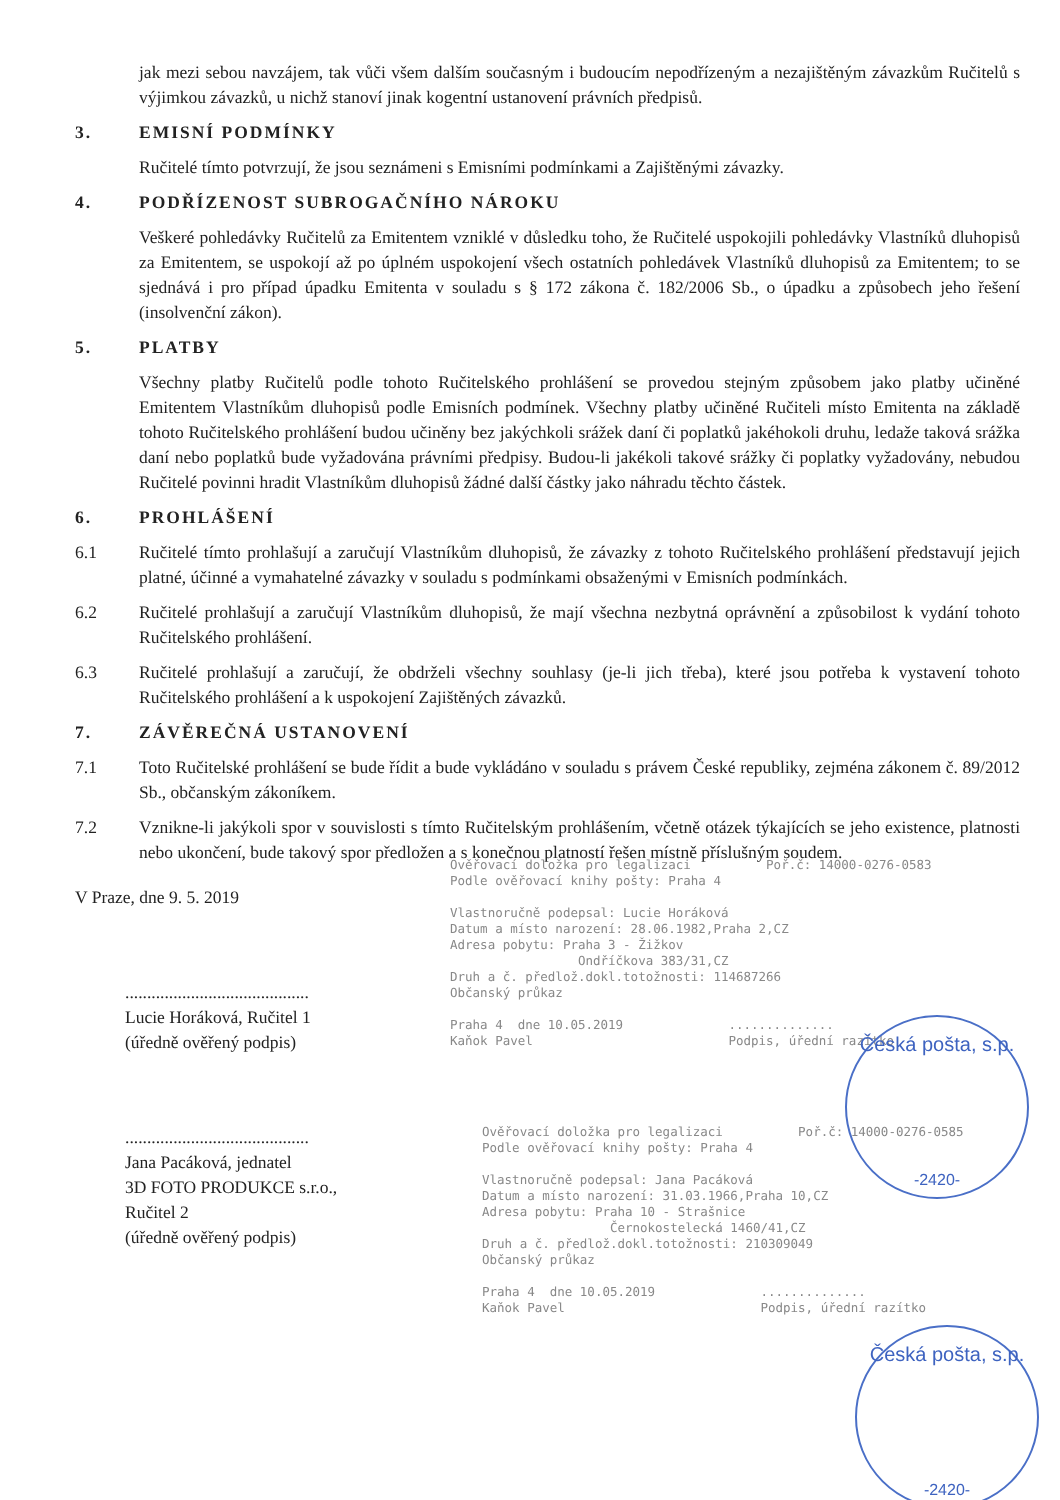jak mezi sebou navzájem, tak vůči všem dalším současným i budoucím nepodřízeným a nezajištěným závazkům Ručitelů s výjimkou závazků, u nichž stanoví jinak kogentní ustanovení právních předpisů.
3. EMISNÍ PODMÍNKY
Ručitelé tímto potvrzují, že jsou seznámeni s Emisními podmínkami a Zajištěnými závazky.
4. PODŘÍZENOST SUBROGAČNÍHO NÁROKU
Veškeré pohledávky Ručitelů za Emitentem vzniklé v důsledku toho, že Ručitelé uspokojili pohledávky Vlastníků dluhopisů za Emitentem, se uspokojí až po úplném uspokojení všech ostatních pohledávek Vlastníků dluhopisů za Emitentem; to se sjednává i pro případ úpadku Emitenta v souladu s § 172 zákona č. 182/2006 Sb., o úpadku a způsobech jeho řešení (insolvenční zákon).
5. PLATBY
Všechny platby Ručitelů podle tohoto Ručitelského prohlášení se provedou stejným způsobem jako platby učiněné Emitentem Vlastníkům dluhopisů podle Emisních podmínek. Všechny platby učiněné Ručiteli místo Emitenta na základě tohoto Ručitelského prohlášení budou učiněny bez jakýchkoli srážek daní či poplatků jakéhokoli druhu, ledaže taková srážka daní nebo poplatků bude vyžadována právními předpisy. Budou-li jakékoli takové srážky či poplatky vyžadovány, nebudou Ručitelé povinni hradit Vlastníkům dluhopisů žádné další částky jako náhradu těchto částek.
6. PROHLÁŠENÍ
6.1 Ručitelé tímto prohlašují a zaručují Vlastníkům dluhopisů, že závazky z tohoto Ručitelského prohlášení představují jejich platné, účinné a vymahatelné závazky v souladu s podmínkami obsaženými v Emisních podmínkách.
6.2 Ručitelé prohlašují a zaručují Vlastníkům dluhopisů, že mají všechna nezbytná oprávnění a způsobilost k vydání tohoto Ručitelského prohlášení.
6.3 Ručitelé prohlašují a zaručují, že obdrželi všechny souhlasy (je-li jich třeba), které jsou potřeba k vystavení tohoto Ručitelského prohlášení a k uspokojení Zajištěných závazků.
7. ZÁVĚREČNÁ USTANOVENÍ
7.1 Toto Ručitelské prohlášení se bude řídit a bude vykládáno v souladu s právem České republiky, zejména zákonem č. 89/2012 Sb., občanským zákoníkem.
7.2 Vznikne-li jakýkoli spor v souvislosti s tímto Ručitelským prohlášením, včetně otázek týkajících se jeho existence, platnosti nebo ukončení, bude takový spor předložen a s konečnou platností řešen místně příslušným soudem.
V Praze, dne 9. 5. 2019
..........................................
Lucie Horáková, Ručitel 1
(úředně ověřený podpis)
..........................................
Jana Pacáková, jednatel
3D FOTO PRODUKCE s.r.o.,
Ručitel 2
(úředně ověřený podpis)
Ověřovací doložka pro legalizaci Poř.č: 14000-0276-0583 Podle ověřovací knihy pošty: Praha 4 Vlastnoručně podepsal: Lucie Horáková Datum a místo narození: 28.06.1982,Praha 2,CZ Adresa pobytu: Praha 3 - Žižkov Ondříčkova 383/31,CZ Druh a č. předlož.dokl.totožnosti: 114687266 Občanský průkaz Praha 4 dne 10.05.2019 .............. Kaňok Pavel Podpis, úřední razítko
Ověřovací doložka pro legalizaci Poř.č: 14000-0276-0585 Podle ověřovací knihy pošty: Praha 4 Vlastnoručně podepsal: Jana Pacáková Datum a místo narození: 31.03.1966,Praha 10,CZ Adresa pobytu: Praha 10 - Strašnice Černokostelecká 1460/41,CZ Druh a č. předlož.dokl.totožnosti: 210309049 Občanský průkaz Praha 4 dne 10.05.2019 .............. Kaňok Pavel Podpis, úřední razítko
Česká pošta, s.p.
-2420-
Česká pošta, s.p.
-2420-